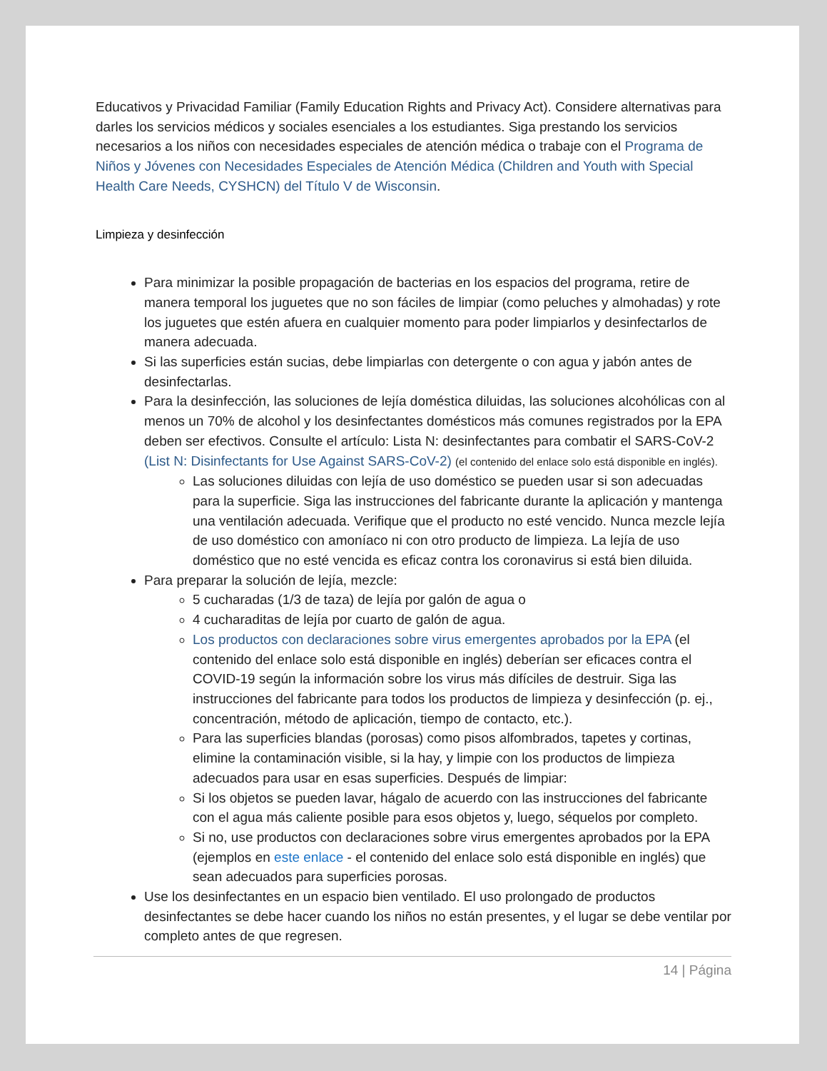Educativos y Privacidad Familiar (Family Education Rights and Privacy Act). Considere alternativas para darles los servicios médicos y sociales esenciales a los estudiantes. Siga prestando los servicios necesarios a los niños con necesidades especiales de atención médica o trabaje con el Programa de Niños y Jóvenes con Necesidades Especiales de Atención Médica (Children and Youth with Special Health Care Needs, CYSHCN) del Título V de Wisconsin.
Limpieza y desinfección
Para minimizar la posible propagación de bacterias en los espacios del programa, retire de manera temporal los juguetes que no son fáciles de limpiar (como peluches y almohadas) y rote los juguetes que estén afuera en cualquier momento para poder limpiarlos y desinfectarlos de manera adecuada.
Si las superficies están sucias, debe limpiarlas con detergente o con agua y jabón antes de desinfectarlas.
Para la desinfección, las soluciones de lejía doméstica diluidas, las soluciones alcohólicas con al menos un 70% de alcohol y los desinfectantes domésticos más comunes registrados por la EPA deben ser efectivos. Consulte el artículo: Lista N: desinfectantes para combatir el SARS-CoV-2 (List N: Disinfectants for Use Against SARS-CoV-2) (el contenido del enlace solo está disponible en inglés).
Las soluciones diluidas con lejía de uso doméstico se pueden usar si son adecuadas para la superficie. Siga las instrucciones del fabricante durante la aplicación y mantenga una ventilación adecuada. Verifique que el producto no esté vencido. Nunca mezcle lejía de uso doméstico con amoníaco ni con otro producto de limpieza. La lejía de uso doméstico que no esté vencida es eficaz contra los coronavirus si está bien diluida.
Para preparar la solución de lejía, mezcle:
5 cucharadas (1/3 de taza) de lejía por galón de agua o
4 cucharaditas de lejía por cuarto de galón de agua.
Los productos con declaraciones sobre virus emergentes aprobados por la EPA (el contenido del enlace solo está disponible en inglés) deberían ser eficaces contra el COVID-19 según la información sobre los virus más difíciles de destruir. Siga las instrucciones del fabricante para todos los productos de limpieza y desinfección (p. ej., concentración, método de aplicación, tiempo de contacto, etc.).
Para las superficies blandas (porosas) como pisos alfombrados, tapetes y cortinas, elimine la contaminación visible, si la hay, y limpie con los productos de limpieza adecuados para usar en esas superficies. Después de limpiar:
Si los objetos se pueden lavar, hágalo de acuerdo con las instrucciones del fabricante con el agua más caliente posible para esos objetos y, luego, séquelos por completo.
Si no, use productos con declaraciones sobre virus emergentes aprobados por la EPA (ejemplos en este enlace - el contenido del enlace solo está disponible en inglés) que sean adecuados para superficies porosas.
Use los desinfectantes en un espacio bien ventilado. El uso prolongado de productos desinfectantes se debe hacer cuando los niños no están presentes, y el lugar se debe ventilar por completo antes de que regresen.
14 | Página